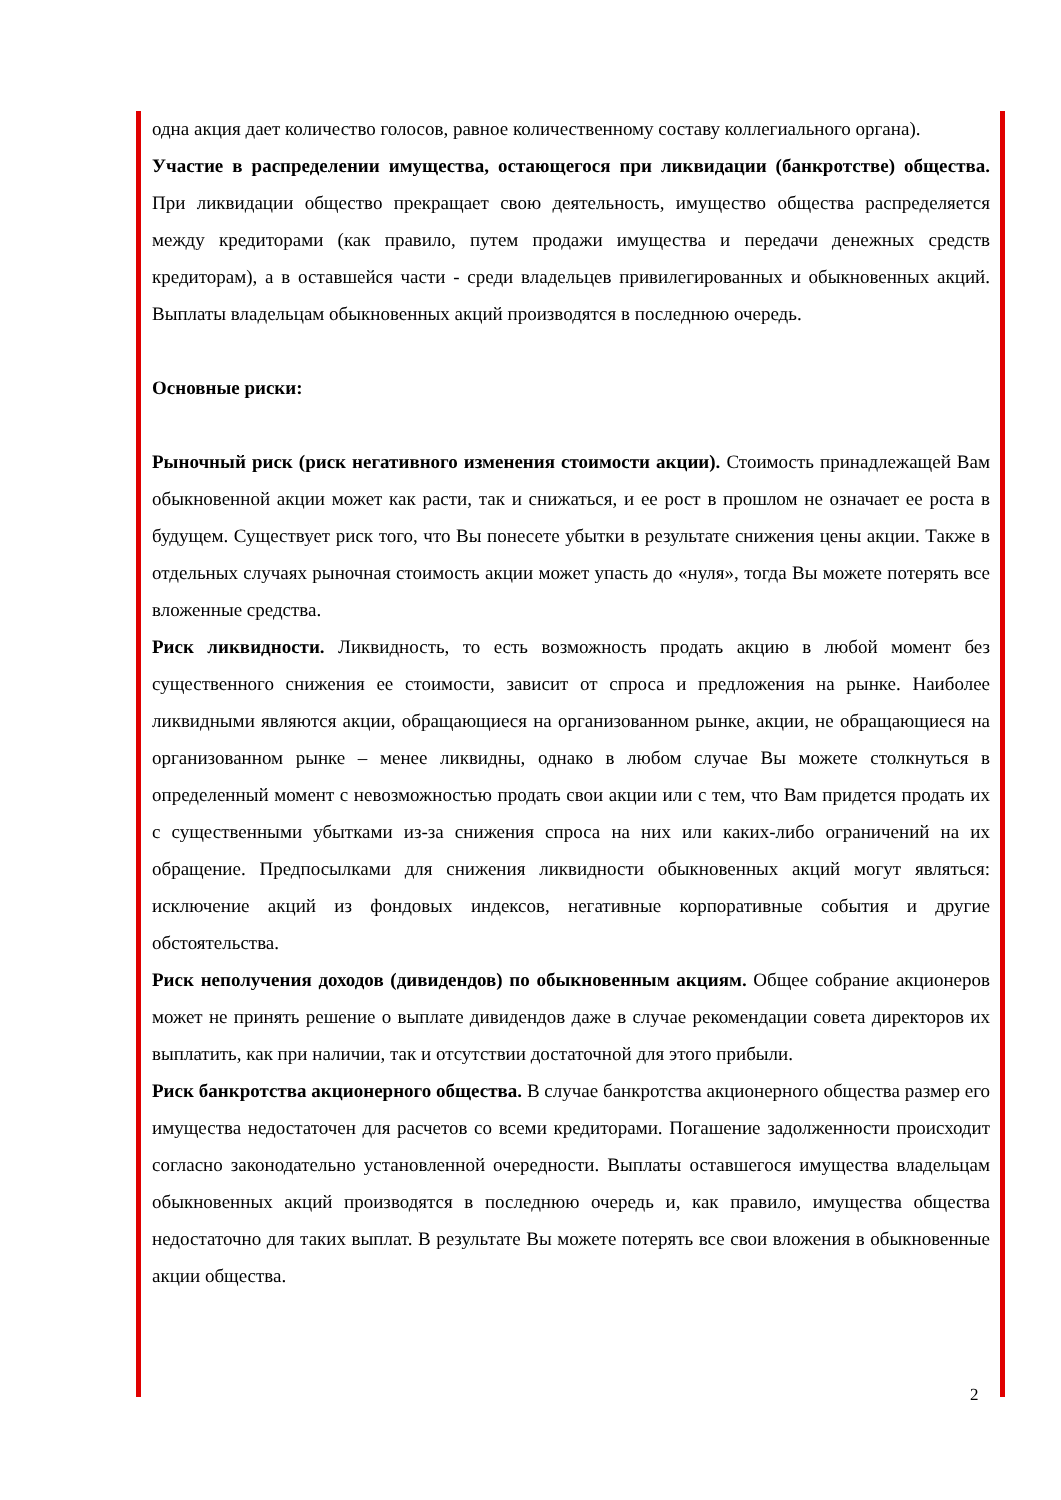одна акция дает количество голосов, равное количественному составу коллегиального органа).
Участие в распределении имущества, остающегося при ликвидации (банкротстве) общества. При ликвидации общество прекращает свою деятельность, имущество общества распределяется между кредиторами (как правило, путем продажи имущества и передачи денежных средств кредиторам), а в оставшейся части - среди владельцев привилегированных и обыкновенных акций. Выплаты владельцам обыкновенных акций производятся в последнюю очередь.
Основные риски:
Рыночный риск (риск негативного изменения стоимости акции). Стоимость принадлежащей Вам обыкновенной акции может как расти, так и снижаться, и ее рост в прошлом не означает ее роста в будущем. Существует риск того, что Вы понесете убытки в результате снижения цены акции. Также в отдельных случаях рыночная стоимость акции может упасть до «нуля», тогда Вы можете потерять все вложенные средства.
Риск ликвидности. Ликвидность, то есть возможность продать акцию в любой момент без существенного снижения ее стоимости, зависит от спроса и предложения на рынке. Наиболее ликвидными являются акции, обращающиеся на организованном рынке, акции, не обращающиеся на организованном рынке – менее ликвидны, однако в любом случае Вы можете столкнуться в определенный момент с невозможностью продать свои акции или с тем, что Вам придется продать их с существенными убытками из-за снижения спроса на них или каких-либо ограничений на их обращение. Предпосылками для снижения ликвидности обыкновенных акций могут являться: исключение акций из фондовых индексов, негативные корпоративные события и другие обстоятельства.
Риск неполучения доходов (дивидендов) по обыкновенным акциям. Общее собрание акционеров может не принять решение о выплате дивидендов даже в случае рекомендации совета директоров их выплатить, как при наличии, так и отсутствии достаточной для этого прибыли.
Риск банкротства акционерного общества. В случае банкротства акционерного общества размер его имущества недостаточен для расчетов со всеми кредиторами. Погашение задолженности происходит согласно законодательно установленной очередности. Выплаты оставшегося имущества владельцам обыкновенных акций производятся в последнюю очередь и, как правило, имущества общества недостаточно для таких выплат. В результате Вы можете потерять все свои вложения в обыкновенные акции общества.
2